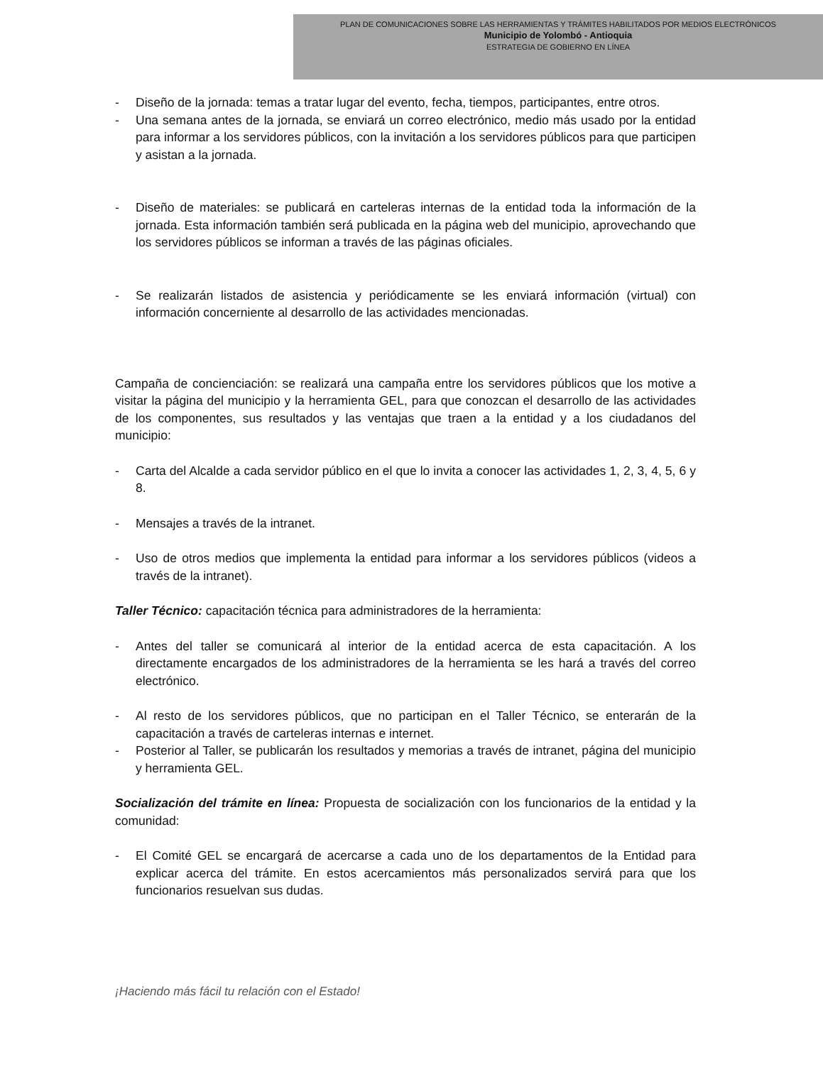PLAN DE COMUNICACIONES SOBRE LAS HERRAMIENTAS Y TRÁMITES HABILITADOS POR MEDIOS ELECTRÓNICOS
Municipio de Yolombó - Antioquia
ESTRATEGIA DE GOBIERNO EN LÍNEA
- Diseño de la jornada: temas a tratar lugar del evento, fecha, tiempos, participantes, entre otros.
- Una semana antes de la jornada, se enviará un correo electrónico, medio más usado por la entidad para informar a los servidores públicos, con la invitación a los servidores públicos para que participen y asistan a la jornada.
- Diseño de materiales: se publicará en carteleras internas de la entidad toda la información de la jornada. Esta información también será publicada en la página web del municipio, aprovechando que los servidores públicos se informan a través de las páginas oficiales.
- Se realizarán listados de asistencia y periódicamente se les enviará información (virtual) con información concerniente al desarrollo de las actividades mencionadas.
Campaña de concienciación: se realizará una campaña entre los servidores públicos que los motive a visitar la página del municipio y la herramienta GEL, para que conozcan el desarrollo de las actividades de los componentes, sus resultados y las ventajas que traen a la entidad y a los ciudadanos del municipio:
- Carta del Alcalde a cada servidor público en el que lo invita a conocer las actividades 1, 2, 3, 4, 5, 6 y 8.
- Mensajes a través de la intranet.
- Uso de otros medios que implementa la entidad para informar a los servidores públicos (videos a través de la intranet).
Taller Técnico: capacitación técnica para administradores de la herramienta:
- Antes del taller se comunicará al interior de la entidad acerca de esta capacitación. A los directamente encargados de los administradores de la herramienta se les hará a través del correo electrónico.
- Al resto de los servidores públicos, que no participan en el Taller Técnico, se enterarán de la capacitación a través de carteleras internas e internet.
- Posterior al Taller, se publicarán los resultados y memorias a través de intranet, página del municipio y herramienta GEL.
Socialización del trámite en línea: Propuesta de socialización con los funcionarios de la entidad y la comunidad:
- El Comité GEL se encargará de acercarse a cada uno de los departamentos de la Entidad para explicar acerca del trámite. En estos acercamientos más personalizados servirá para que los funcionarios resuelvan sus dudas.
¡Haciendo más fácil tu relación con el Estado!